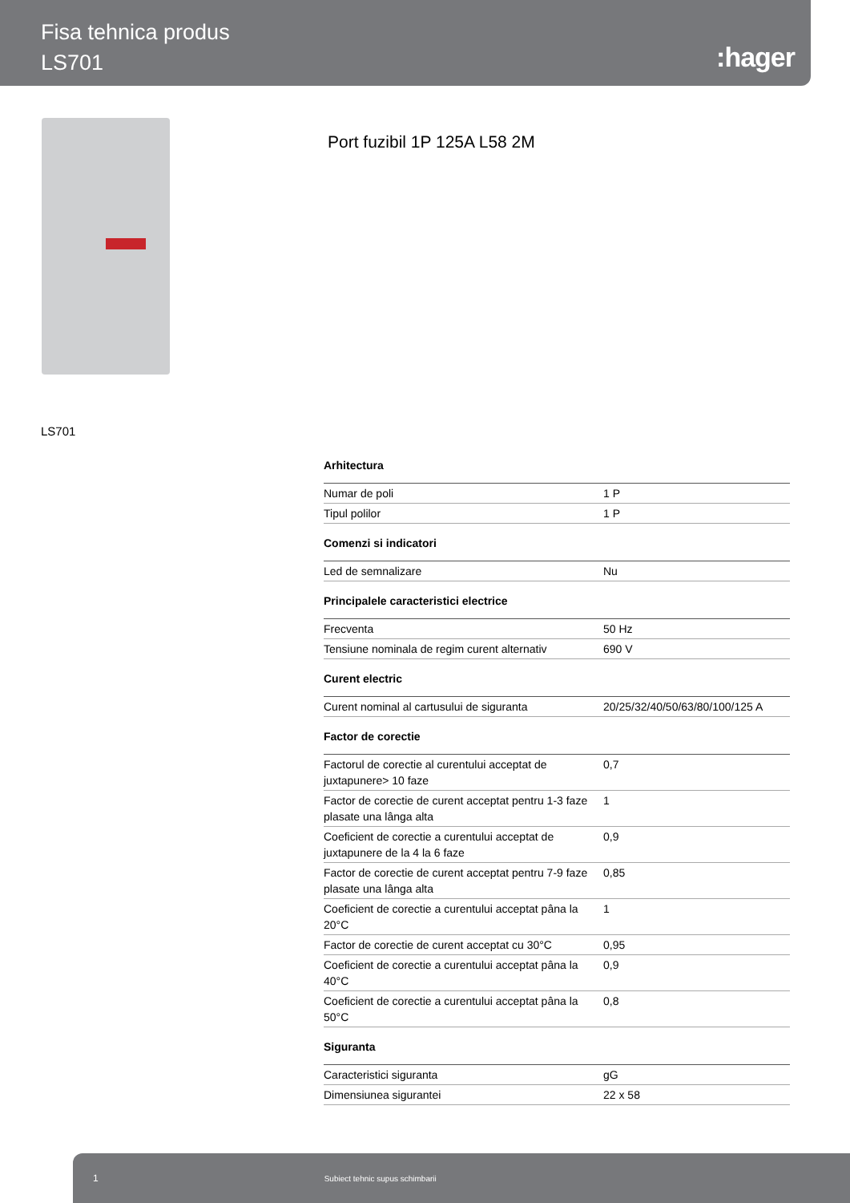Fisa tehnica produs
LS701
:hager
Port fuzibil 1P 125A L58 2M
LS701
Arhitectura
| Numar de poli | 1 P |
| Tipul polilor | 1 P |
Comenzi si indicatori
| Led de semnalizare | Nu |
Principalele caracteristici electrice
| Frecventa | 50 Hz |
| Tensiune nominala de regim curent alternativ | 690 V |
Curent electric
| Curent nominal al cartusului de siguranta | 20/25/32/40/50/63/80/100/125 A |
Factor de corectie
| Factorul de corectie al curentului acceptat de juxtapunere> 10 faze | 0,7 |
| Factor de corectie de curent acceptat pentru 1-3 faze plasate una lânga alta | 1 |
| Coeficient de corectie a curentului acceptat de juxtapunere de la 4 la 6 faze | 0,9 |
| Factor de corectie de curent acceptat pentru 7-9 faze plasate una lânga alta | 0,85 |
| Coeficient de corectie a curentului acceptat pâna la 20°C | 1 |
| Factor de corectie de curent acceptat cu 30°C | 0,95 |
| Coeficient de corectie a curentului acceptat pâna la 40°C | 0,9 |
| Coeficient de corectie a curentului acceptat pâna la 50°C | 0,8 |
Siguranta
| Caracteristici siguranta | gG |
| Dimensiunea sigurantei | 22 x 58 |
1 Subiect tehnic supus schimbarii